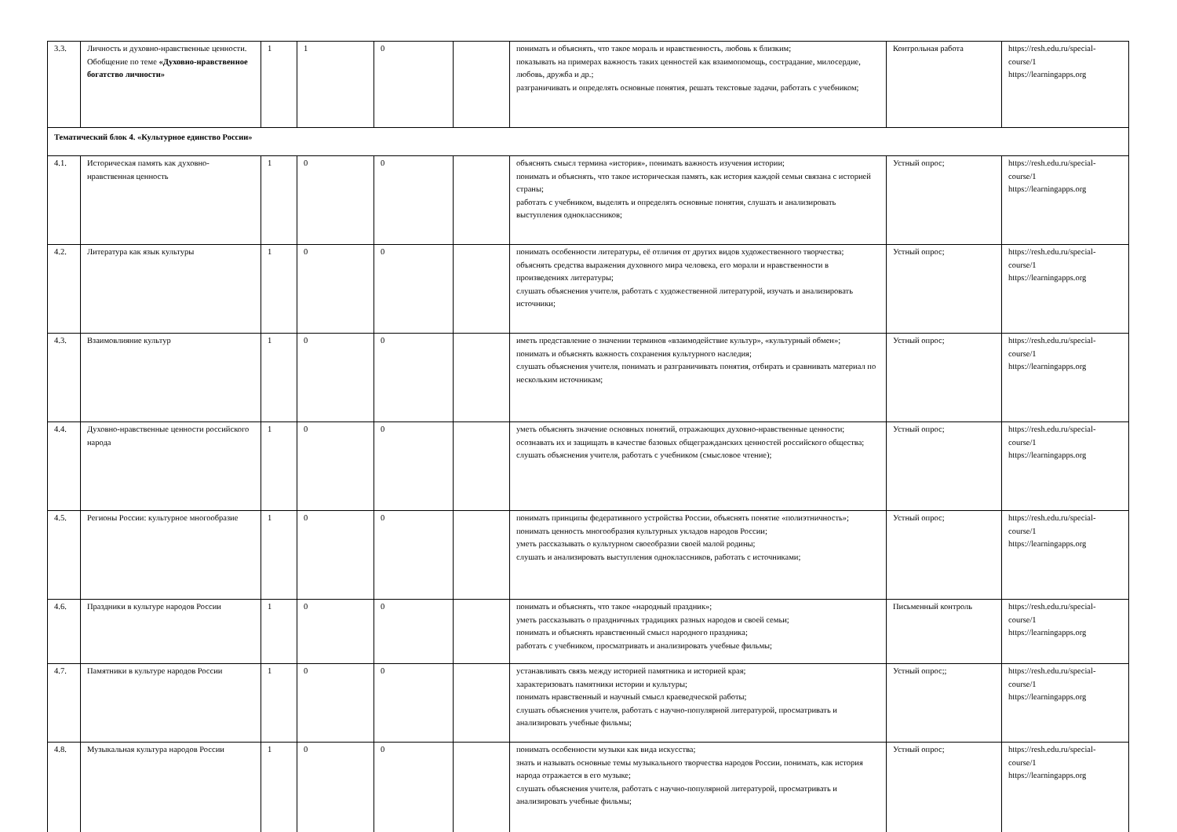| 3.3. | Личность и духовно-нравственные ценности. Обобщение по теме «Духовно-нравственное богатство личности» | 1 | 1 | 0 | | понимать и объяснять, что такое мораль и нравственность, любовь к близким; показывать на примерах важность таких ценностей как взаимопомощь, сострадание, милосердие, любовь, дружба и др.; разграничивать и определять основные понятия, решать текстовые задачи, работать с учебником; | Контрольная работа | https://resh.edu.ru/special-course/1 https://learningapps.org |
| Тематический блок 4. «Культурное единство России» | | | | | | | | |
| 4.1. | Историческая память как духовно- нравственная ценность | 1 | 0 | 0 | | объяснять смысл термина «история», понимать важность изучения истории; понимать и объяснять, что такое историческая память, как история каждой семьи связана с историей страны; работать с учебником, выделять и определять основные понятия, слушать и анализировать выступления одноклассников; | Устный опрос; | https://resh.edu.ru/special-course/1 https://learningapps.org |
| 4.2. | Литература как язык культуры | 1 | 0 | 0 | | понимать особенности литературы, её отличия от других видов художественного творчества; объяснять средства выражения духовного мира человека, его морали и нравственности в произведениях литературы; слушать объяснения учителя, работать с художественной литературой, изучать и анализировать источники; | Устный опрос; | https://resh.edu.ru/special-course/1 https://learningapps.org |
| 4.3. | Взаимовлияние культур | 1 | 0 | 0 | | иметь представление о значении терминов «взаимодействие культур», «культурный обмен»; понимать и объяснять важность сохранения культурного наследия; слушать объяснения учителя, понимать и разграничивать понятия, отбирать и сравнивать материал по нескольким источникам; | Устный опрос; | https://resh.edu.ru/special-course/1 https://learningapps.org |
| 4.4. | Духовно-нравственные ценности российского народа | 1 | 0 | 0 | | уметь объяснять значение основных понятий, отражающих духовно-нравственные ценности; осознавать их и защищать в качестве базовых общегражданских ценностей российского общества; слушать объяснения учителя, работать с учебником (смысловое чтение); | Устный опрос; | https://resh.edu.ru/special-course/1 https://learningapps.org |
| 4.5. | Регионы России: культурное многообразие | 1 | 0 | 0 | | понимать принципы федеративного устройства России, объяснять понятие «полиэтничность»; понимать ценность многообразия культурных укладов народов России; уметь рассказывать о культурном своеобразии своей малой родины; слушать и анализировать выступления одноклассников, работать с источниками; | Устный опрос; | https://resh.edu.ru/special-course/1 https://learningapps.org |
| 4.6. | Праздники в культуре народов России | 1 | 0 | 0 | | понимать и объяснять, что такое «народный праздник»; уметь рассказывать о праздничных традициях разных народов и своей семьи; понимать и объяснять нравственный смысл народного праздника; работать с учебником, просматривать и анализировать учебные фильмы; | Письменный контроль | https://resh.edu.ru/special-course/1 https://learningapps.org |
| 4.7. | Памятники в культуре народов России | 1 | 0 | 0 | | устанавливать связь между историей памятника и историей края; характеризовать памятники истории и культуры; понимать нравственный и научный смысл краеведческой работы; слушать объяснения учителя, работать с научно-популярной литературой, просматривать и анализировать учебные фильмы; | Устный опрос;; | https://resh.edu.ru/special-course/1 https://learningapps.org |
| 4.8. | Музыкальная культура народов России | 1 | 0 | 0 | | понимать особенности музыки как вида искусства; знать и называть основные темы музыкального творчества народов России, понимать, как история народа отражается в его музыке; слушать объяснения учителя, работать с научно-популярной литературой, просматривать и анализировать учебные фильмы; | Устный опрос; | https://resh.edu.ru/special-course/1 https://learningapps.org |